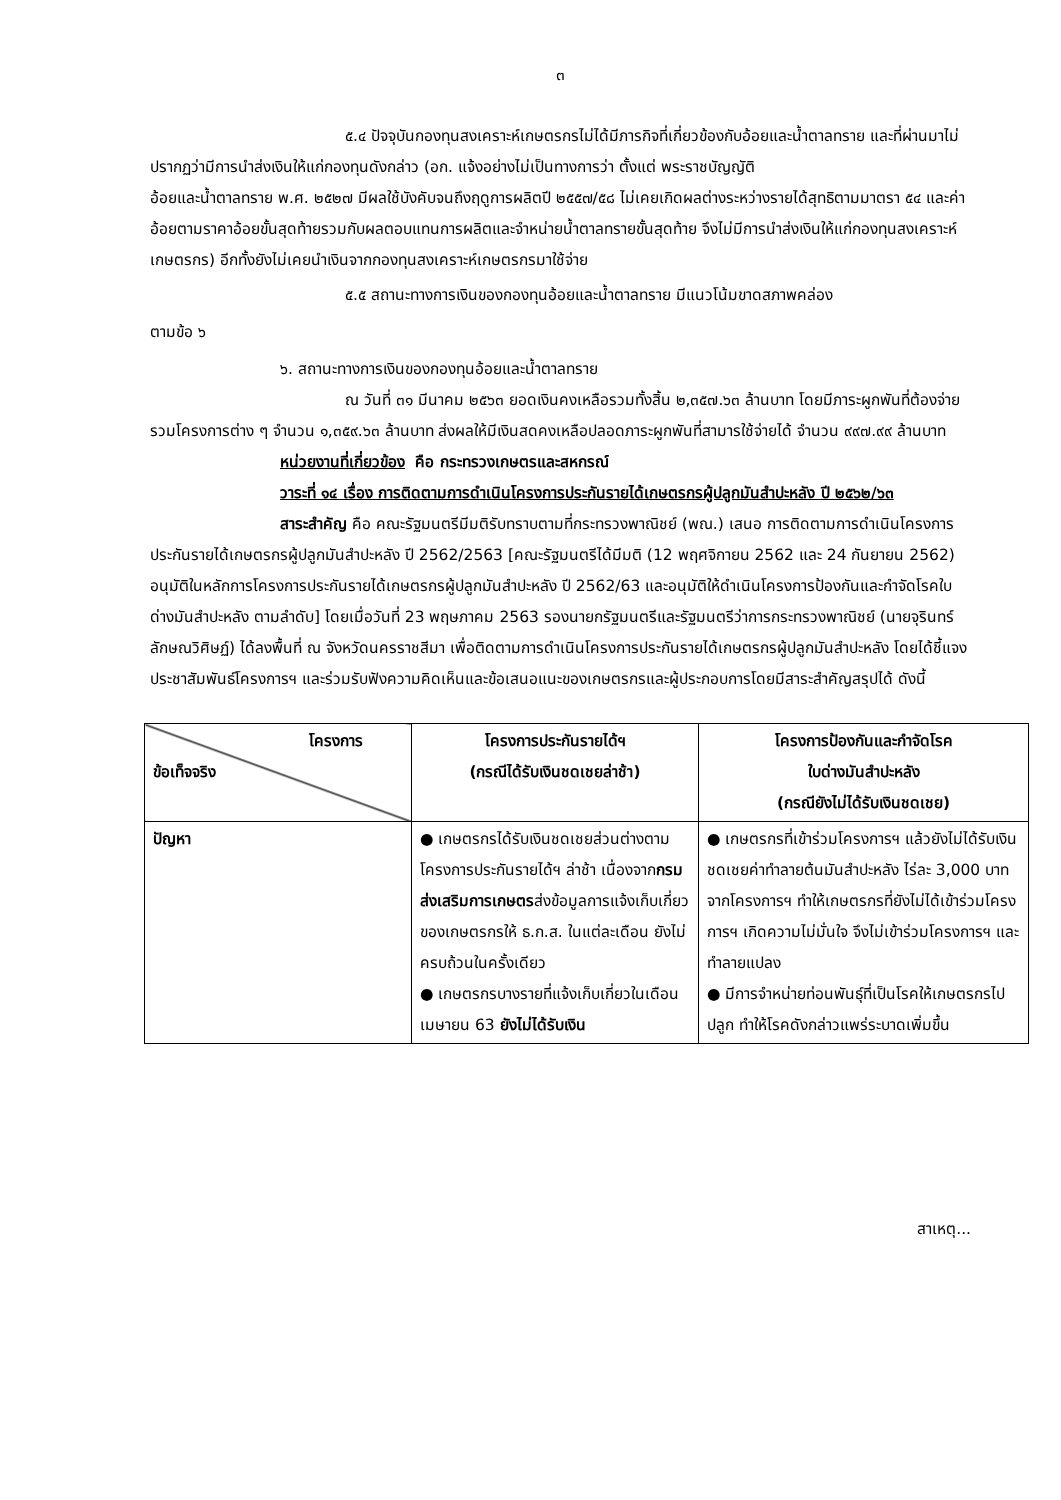๓
๕.๔ ปัจจุบันกองทุนสงเคราะห์เกษตรกรไม่ได้มีภารกิจที่เกี่ยวข้องกับอ้อยและน้ำตาลทราย และที่ผ่านมาไม่ปรากฏว่ามีการนำส่งเงินให้แก่กองทุนดังกล่าว (อก. แจ้งอย่างไม่เป็นทางการว่า ตั้งแต่ พระราชบัญญัติ
อ้อยและน้ำตาลทราย พ.ศ. ๒๕๒๗ มีผลใช้บังคับจนถึงฤดูการผลิตปี ๒๕๕๗/๕๘ ไม่เคยเกิดผลต่างระหว่างรายได้สุทธิตามมาตรา ๕๔ และค่าอ้อยตามราคาอ้อยขั้นสุดท้ายรวมกับผลตอบแทนการผลิตและจำหน่ายน้ำตาลทรายขั้นสุดท้าย จึงไม่มีการนำส่งเงินให้แก่กองทุนสงเคราะห์เกษตรกร) อีกทั้งยังไม่เคยนำเงินจากกองทุนสงเคราะห์เกษตรกรมาใช้จ่าย
๕.๕ สถานะทางการเงินของกองทุนอ้อยและน้ำตาลทราย มีแนวโน้มขาดสภาพคล่อง
ตามข้อ ๖
๖. สถานะทางการเงินของกองทุนอ้อยและน้ำตาลทราย
ณ วันที่ ๓๑ มีนาคม ๒๕๖๓ ยอดเงินคงเหลือรวมทั้งสิ้น ๒,๓๕๗.๖๓ ล้านบาท โดยมีภาระผูกพันที่ต้องจ่ายรวมโครงการต่าง ๆ จำนวน ๑,๓๕๙.๖๓ ล้านบาท ส่งผลให้มีเงินสดคงเหลือปลอดภาระผูกพันที่สามารใช้จ่ายได้ จำนวน ๙๙๗.๙๙ ล้านบาท
หน่วยงานที่เกี่ยวข้อง คือ กระทรวงเกษตรและสหกรณ์
วาระที่ ๑๔ เรื่อง การติดตามการดำเนินโครงการประกันรายได้เกษตรกรผู้ปลูกมันสำปะหลัง ปี ๒๕๖๒/๖๓
สาระสำคัญ คือ คณะรัฐมนตรีมีมติรับทราบตามที่กระทรวงพาณิชย์ (พณ.) เสนอ การติดตามการดำเนินโครงการประกันรายได้เกษตรกรผู้ปลูกมันสำปะหลัง ปี 2562/2563 [คณะรัฐมนตรีได้มีมติ (12 พฤศจิกายน 2562 และ 24 กันยายน 2562) อนุมัติในหลักการโครงการประกันรายได้เกษตรกรผู้ปลูกมันสำปะหลัง ปี 2562/63 และอนุมัติให้ดำเนินโครงการป้องกันและกำจัดโรคใบด่างมันสำปะหลัง ตามลำดับ] โดยเมื่อวันที่ 23 พฤษภาคม 2563 รองนายกรัฐมนตรีและรัฐมนตรีว่าการกระทรวงพาณิชย์ (นายจุรินทร์ ลักษณวิศิษฏ์) ได้ลงพื้นที่ ณ จังหวัดนครราชสีมา เพื่อติดตามการดำเนินโครงการประกันรายได้เกษตรกรผู้ปลูกมันสำปะหลัง โดยได้ชี้แจงประชาสัมพันธ์โครงการฯ และร่วมรับฟังความคิดเห็นและข้อเสนอแนะของเกษตรกรและผู้ประกอบการโดยมีสาระสำคัญสรุปได้ ดังนี้
| โครงการ ข้อเท็จจริง | โครงการประกันรายได้ฯ (กรณีได้รับเงินชดเชยล่าช้า) | โครงการป้องกันและกำจัดโรค ใบด่างมันสำปะหลัง (กรณียังไม่ได้รับเงินชดเชย) |
| --- | --- | --- |
| ปัญหา | ● เกษตรกรได้รับเงินชดเชยส่วนต่างตามโครงการประกันรายได้ฯ ล่าช้า เนื่องจาก กรมส่งเสริมการเกษตร ส่งข้อมูลการแจ้งเก็บเกี่ยวของเกษตรกรให้ ธ.ก.ส. ในแต่ละเดือน ยังไม่ครบถ้วนในครั้งเดียว ● เกษตรกรบางรายที่แจ้งเก็บเกี่ยวในเดือนเมษายน 63 ยังไม่ได้รับเงิน | ● เกษตรกรที่เข้าร่วมโครงการฯ แล้วยังไม่ได้รับเงินชดเชยค่าทำลายต้นมันสำปะหลัง ไร่ละ 3,000 บาท จากโครงการฯ ทำให้เกษตรกรที่ยังไม่ได้เข้าร่วมโครงการฯ เกิดความไม่มั่นใจ จึงไม่เข้าร่วมโครงการฯ และทำลายแปลง ● มีการจำหน่ายท่อนพันธุ์ที่เป็นโรคให้เกษตรกรไปปลูก ทำให้โรคดังกล่าวแพร่ระบาดเพิ่มขึ้น |
สาเหตุ...